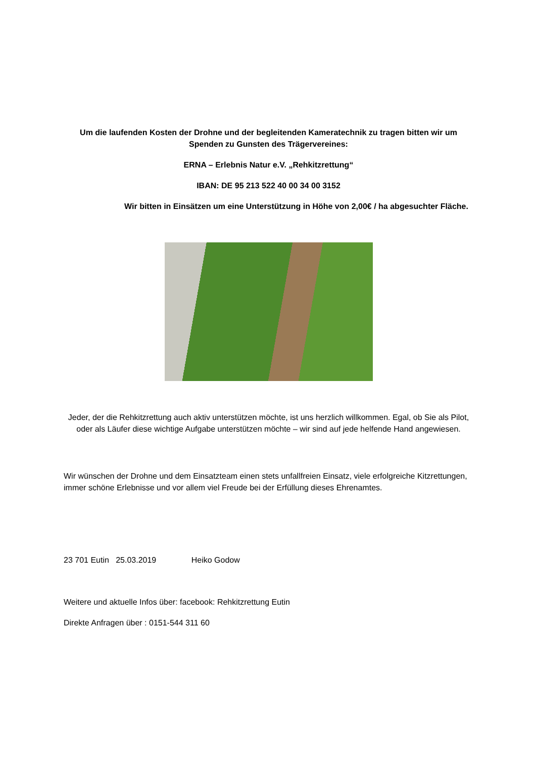Um die laufenden Kosten der Drohne und der begleitenden Kameratechnik zu tragen bitten wir um Spenden zu Gunsten des Trägervereines:
ERNA – Erlebnis Natur e.V. „Rehkitzrettung“
IBAN: DE 95 213 522 40 00 34 00 3152
Wir bitten in Einsätzen um eine Unterstützung in Höhe von 2,00€ / ha abgesuchter Fläche.
Jeder, der die Rehkitzrettung auch aktiv unterstützen möchte, ist uns herzlich willkommen. Egal, ob Sie als Pilot, oder als Läufer diese wichtige Aufgabe unterstützen möchte – wir sind auf jede helfende Hand angewiesen.
Wir wünschen der Drohne und dem Einsatzteam einen stets unfallfreien Einsatz, viele erfolgreiche Kitzrettungen, immer schöne Erlebnisse und vor allem viel Freude bei der Erfüllung dieses Ehrenamtes.
23 701 Eutin 25.03.2019 Heiko Godow
Weitere und aktuelle Infos über: facebook: Rehkitzrettung Eutin
Direkte Anfragen über : 0151-544 311 60